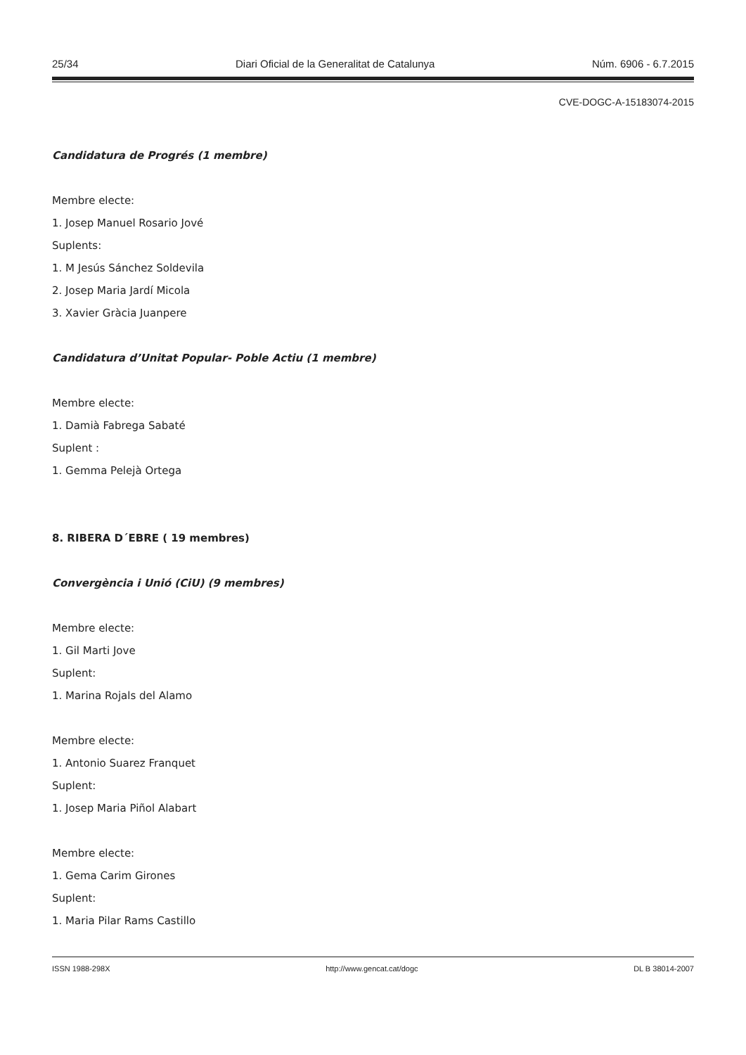25/34 Diari Oficial de la Generalitat de Catalunya Núm. 6906 - 6.7.2015
CVE-DOGC-A-15183074-2015
Candidatura de Progrés (1 membre)
Membre electe:
1. Josep Manuel Rosario Jové
Suplents:
1. M Jesús Sánchez Soldevila
2. Josep Maria Jardí Micola
3. Xavier Gràcia Juanpere
Candidatura d’Unitat Popular- Poble Actiu (1 membre)
Membre electe:
1. Damià Fabrega Sabaté
Suplent :
1. Gemma Pelejà Ortega
8. RIBERA D´EBRE ( 19 membres)
Convergència i Unió (CiU) (9 membres)
Membre electe:
1. Gil Marti Jove
Suplent:
1. Marina Rojals del Alamo
Membre electe:
1. Antonio Suarez Franquet
Suplent:
1. Josep Maria Piñol Alabart
Membre electe:
1. Gema Carim Girones
Suplent:
1. Maria Pilar Rams Castillo
ISSN 1988-298X http://www.gencat.cat/dogc DL B 38014-2007